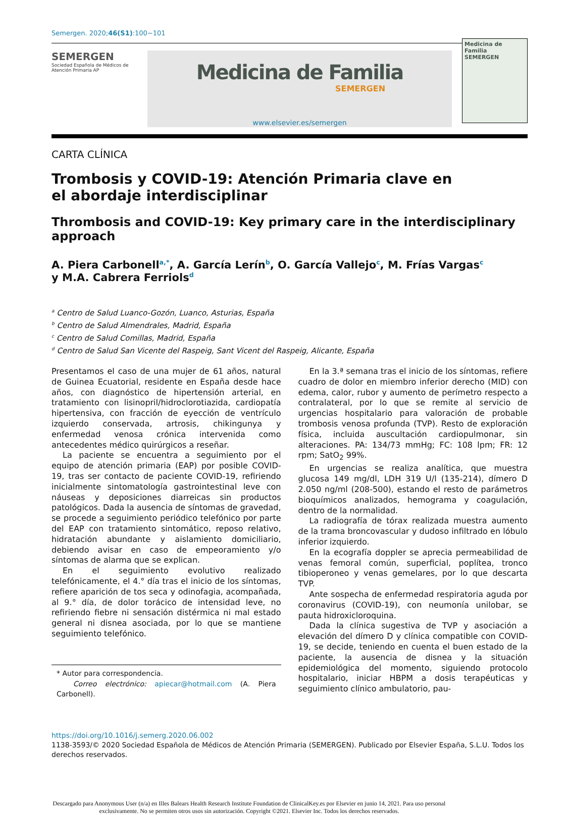Semergen. 2020;46(S1):100−101
SEMERGEN
Sociedad Española de Médicos de Atención Primaria AP
Medicina de Familia
SEMERGEN
www.elsevier.es/semergen
Medicina de Familia
SEMERGEN
CARTA CLÍNICA
Trombosis y COVID-19: Atención Primaria clave en el abordaje interdisciplinar
Thrombosis and COVID-19: Key primary care in the interdisciplinary approach
A. Piera Carbonell<sup>a,*</sup>, A. García Lerín<sup>b</sup>, O. García Vallejo<sup>c</sup>, M. Frías Vargas<sup>c</sup>
y M.A. Cabrera Ferriols<sup>d</sup>
<sup>a</sup> Centro de Salud Luanco-Gozón, Luanco, Asturias, España
<sup>b</sup> Centro de Salud Almendrales, Madrid, España
<sup>c</sup> Centro de Salud Comillas, Madrid, España
<sup>d</sup> Centro de Salud San Vicente del Raspeig, Sant Vicent del Raspeig, Alicante, España
Presentamos el caso de una mujer de 61 años, natural de Guinea Ecuatorial, residente en España desde hace años, con diagnóstico de hipertensión arterial, en tratamiento con lisinopril/hidroclorotiazida, cardiopatía hipertensiva, con fracción de eyección de ventrículo izquierdo conservada, artrosis, chikingunya y enfermedad venosa crónica intervenida como antecedentes médico quirúrgicos a reseñar.
La paciente se encuentra a seguimiento por el equipo de atención primaria (EAP) por posible COVID-19, tras ser contacto de paciente COVID-19, refiriendo inicialmente sintomatología gastrointestinal leve con náuseas y deposiciones diarreicas sin productos patológicos. Dada la ausencia de síntomas de gravedad, se procede a seguimiento periódico telefónico por parte del EAP con tratamiento sintomático, reposo relativo, hidratación abundante y aislamiento domiciliario, debiendo avisar en caso de empeoramiento y/o síntomas de alarma que se explican.
En el seguimiento evolutivo realizado telefónicamente, el 4.° día tras el inicio de los síntomas, refiere aparición de tos seca y odinofagia, acompañada, al 9.° día, de dolor torácico de intensidad leve, no refiriendo fiebre ni sensación distérmica ni mal estado general ni disnea asociada, por lo que se mantiene seguimiento telefónico.
* Autor para correspondencia.
Correo electrónico: apiecar@hotmail.com (A. Piera Carbonell).
En la 3.ª semana tras el inicio de los síntomas, refiere cuadro de dolor en miembro inferior derecho (MID) con edema, calor, rubor y aumento de perímetro respecto a contralateral, por lo que se remite al servicio de urgencias hospitalario para valoración de probable trombosis venosa profunda (TVP). Resto de exploración física, incluida auscultación cardiopulmonar, sin alteraciones. PA: 134/73 mmHg; FC: 108 lpm; FR: 12 rpm; SatO<sub>2</sub> 99%.
En urgencias se realiza analítica, que muestra glucosa 149 mg/dl, LDH 319 U/l (135-214), dímero D 2.050 ng/ml (208-500), estando el resto de parámetros bioquímicos analizados, hemograma y coagulación, dentro de la normalidad.
La radiografía de tórax realizada muestra aumento de la trama broncovascular y dudoso infiltrado en lóbulo inferior izquierdo.
En la ecografía doppler se aprecia permeabilidad de venas femoral común, superficial, poplítea, tronco tibioperoneo y venas gemelares, por lo que descarta TVP.
Ante sospecha de enfermedad respiratoria aguda por coronavirus (COVID-19), con neumonía unilobar, se pauta hidroxicloroquina.
Dada la clínica sugestiva de TVP y asociación a elevación del dímero D y clínica compatible con COVID-19, se decide, teniendo en cuenta el buen estado de la paciente, la ausencia de disnea y la situación epidemiológica del momento, siguiendo protocolo hospitalario, iniciar HBPM a dosis terapéuticas y seguimiento clínico ambulatorio, pau-
https://doi.org/10.1016/j.semerg.2020.06.002
1138-3593/© 2020 Sociedad Española de Médicos de Atención Primaria (SEMERGEN). Publicado por Elsevier España, S.L.U. Todos los derechos reservados.
Descargado para Anonymous User (n/a) en Illes Balears Health Research Institute Foundation de ClinicalKey.es por Elsevier en junio 14, 2021. Para uso personal exclusivamente. No se permiten otros usos sin autorización. Copyright ©2021. Elsevier Inc. Todos los derechos reservados.